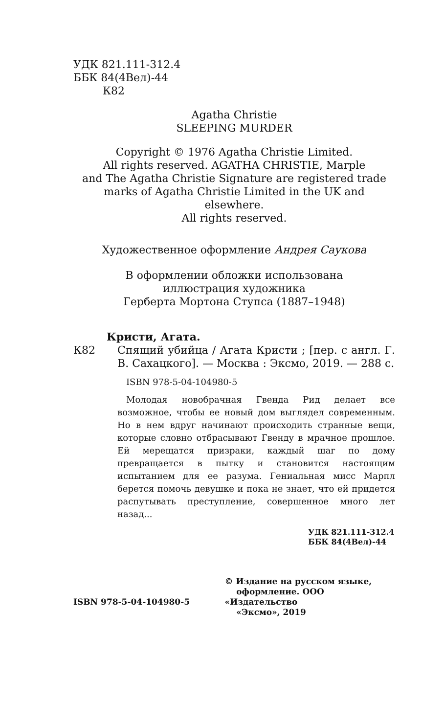УДК 821.111-312.4
ББК 84(4Вел)-44
К82
Agatha Christie
SLEEPING MURDER
Copyright © 1976 Agatha Christie Limited.
All rights reserved. AGATHA CHRISTIE, Marple
and The Agatha Christie Signature are registered trade
marks of Agatha Christie Limited in the UK and elsewhere.
All rights reserved.
Художественное оформление Андрея Саукова
В оформлении обложки использована
иллюстрация художника
Герберта Мортона Ступса (1887–1948)
Кристи, Агата.
К82 Спящий убийца / Агата Кристи ; [пер. с англ. Г. В. Сахацкого]. — Москва : Эксмо, 2019. — 288 с.
ISBN 978-5-04-104980-5
Молодая новобрачная Гвенда Рид делает все возможное, чтобы ее новый дом выглядел современным. Но в нем вдруг начинают происходить странные вещи, которые словно отбрасывают Гвенду в мрачное прошлое. Ей мерещатся призраки, каждый шаг по дому превращается в пытку и становится настоящим испытанием для ее разума. Гениальная мисс Марпл берется помочь девушке и пока не знает, что ей придется распутывать преступление, совершенное много лет назад...
УДК 821.111-312.4
ББК 84(4Вел)-44
ISBN 978-5-04-104980-5
© Издание на русском языке,
оформление. ООО «Издательство
«Эксмо», 2019